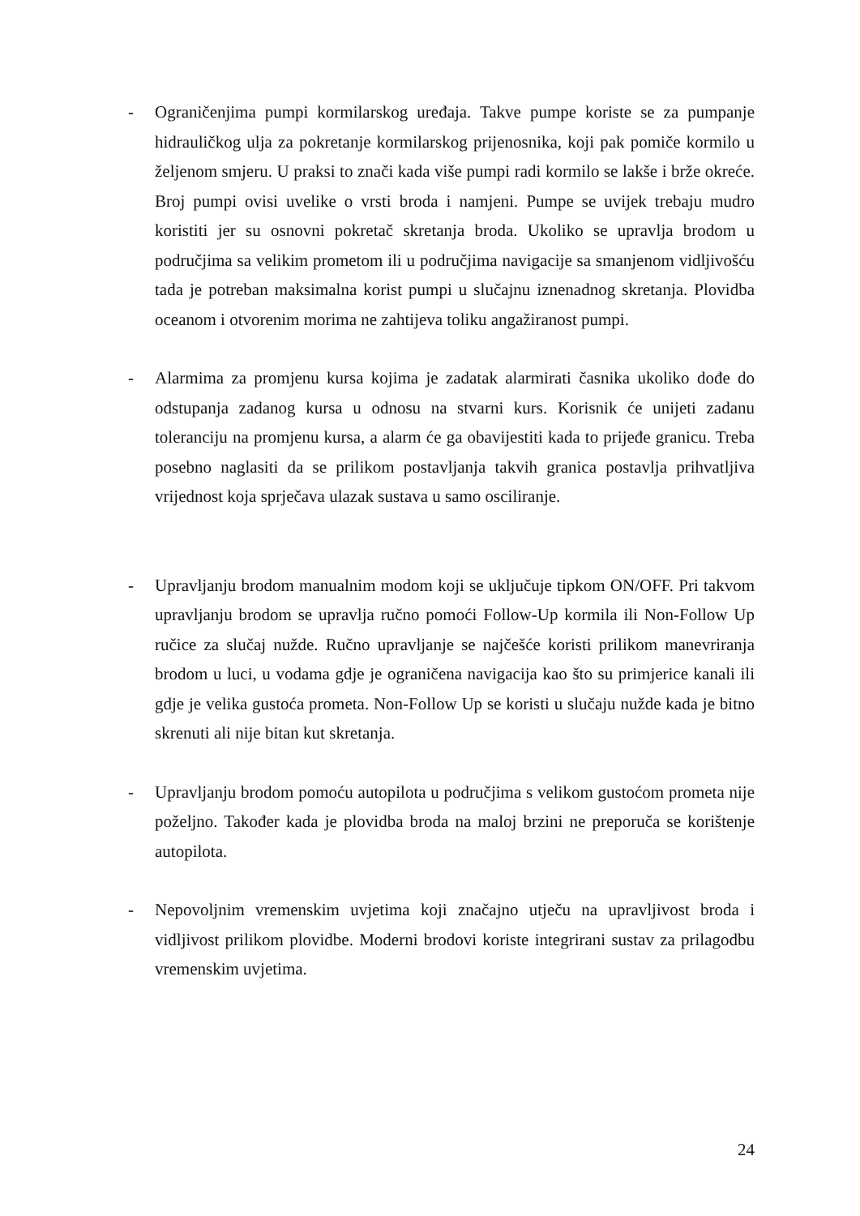- Ograničenjima pumpi kormilarskog uređaja. Takve pumpe koriste se za pumpanje hidrauličkog ulja za pokretanje kormilarskog prijenosnika, koji pak pomiče kormilo u željenom smjeru. U praksi to znači kada više pumpi radi kormilo se lakše i brže okreće. Broj pumpi ovisi uvelike o vrsti broda i namjeni. Pumpe se uvijek trebaju mudro koristiti jer su osnovni pokretač skretanja broda. Ukoliko se upravlja brodom u područjima sa velikim prometom ili u područjima navigacije sa smanjenom vidljivošću tada je potreban maksimalna korist pumpi u slučajnu iznenadnog skretanja. Plovidba oceanom i otvorenim morima ne zahtijeva toliku angažiranost pumpi.
- Alarmima za promjenu kursa kojima je zadatak alarmirati časnika ukoliko dođe do odstupanja zadanog kursa u odnosu na stvarni kurs. Korisnik će unijeti zadanu toleranciju na promjenu kursa, a alarm će ga obavijestiti kada to prijeđe granicu. Treba posebno naglasiti da se prilikom postavljanja takvih granica postavlja prihvatljiva vrijednost koja sprječava ulazak sustava u samo osciliranje.
- Upravljanju brodom manualnim modom koji se uključuje tipkom ON/OFF. Pri takvom upravljanju brodom se upravlja ručno pomoći Follow-Up kormila ili Non-Follow Up ručice za slučaj nužde. Ručno upravljanje se najčešće koristi prilikom manevriranja brodom u luci, u vodama gdje je ograničena navigacija kao što su primjerice kanali ili gdje je velika gustoća prometa. Non-Follow Up se koristi u slučaju nužde kada je bitno skrenuti ali nije bitan kut skretanja.
- Upravljanju brodom pomoću autopilota u područjima s velikom gustoćom prometa nije poželjno. Također kada je plovidba broda na maloj brzini ne preporuča se korištenje autopilota.
- Nepovoljnim vremenskim uvjetima koji značajno utječu na upravljivost broda i vidljivost prilikom plovidbe. Moderni brodovi koriste integrirani sustav za prilagodbu vremenskim uvjetima.
24